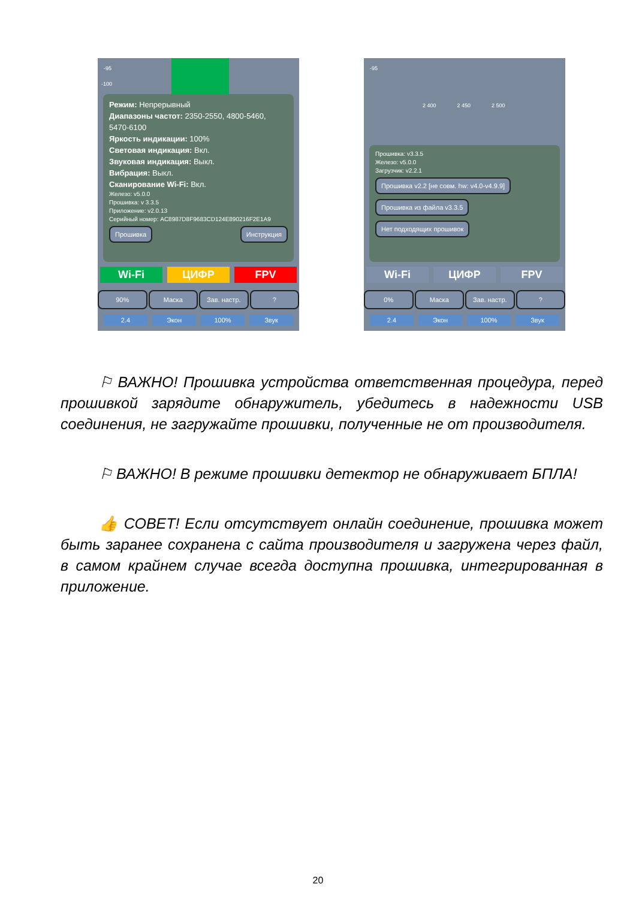-95
-100
Режим: Непрерывный
Диапазоны частот: 2350-2550, 4800-5460, 5470-6100
Яркость индикации: 100%
Световая индикация: Вкл.
Звуковая индикация: Выкл.
Вибрация: Выкл.
Сканирование Wi-Fi: Вкл.
Железо: v5.0.0
Прошивка: v 3.3.5
Приложение: v2.0.13
Серийный номер: AC8987D8F9683CD124E890216F2E1A9
Прошивка Инструкция
Wi-Fi ЦИФР FPV
90% Маска Зав. настр. ?
2.4 Экон 100% Звук
-95
2 400 2 450 2 500
Прошивка: v3.3.5
Железо: v5.0.0
Загрузчик: v2.2.1
Прошивка v2.2 [не совм. hw: v4.0-v4.9.9]
Прошивка из файла v3.3.5
Нет подходящих прошивок
Wi-Fi ЦИФР FPV
0% Маска Зав. настр. ?
2.4 Экон 100% Звук
⚐ ВАЖНО! Прошивка устройства ответственная процедура, перед прошивкой зарядите обнаружитель, убедитесь в надежности USB соединения, не загружайте прошивки, полученные не от производителя.
⚐ ВАЖНО! В режиме прошивки детектор не обнаруживает БПЛА!
👍 СОВЕТ! Если отсутствует онлайн соединение, прошивка может быть заранее сохранена с сайта производителя и загружена через файл, в самом крайнем случае всегда доступна прошивка, интегрированная в приложение.
20